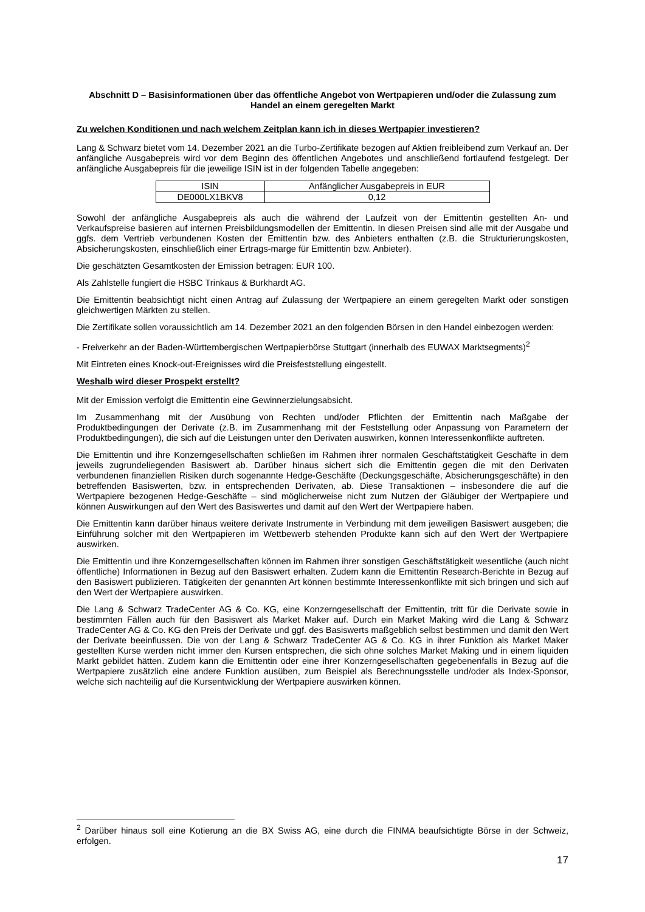Abschnitt D – Basisinformationen über das öffentliche Angebot von Wertpapieren und/oder die Zulassung zum Handel an einem geregelten Markt
Zu welchen Konditionen und nach welchem Zeitplan kann ich in dieses Wertpapier investieren?
Lang & Schwarz bietet vom 14. Dezember 2021 an die Turbo-Zertifikate bezogen auf Aktien freibleibend zum Verkauf an. Der anfängliche Ausgabepreis wird vor dem Beginn des öffentlichen Angebotes und anschließend fortlaufend festgelegt. Der anfängliche Ausgabepreis für die jeweilige ISIN ist in der folgenden Tabelle angegeben:
| ISIN | Anfänglicher Ausgabepreis in EUR |
| --- | --- |
| DE000LX1BKV8 | 0,12 |
Sowohl der anfängliche Ausgabepreis als auch die während der Laufzeit von der Emittentin gestellten An- und Verkaufspreise basieren auf internen Preisbildungsmodellen der Emittentin. In diesen Preisen sind alle mit der Ausgabe und ggfs. dem Vertrieb verbundenen Kosten der Emittentin bzw. des Anbieters enthalten (z.B. die Strukturierungskosten, Absicherungskosten, einschließlich einer Ertrags-marge für Emittentin bzw. Anbieter).
Die geschätzten Gesamtkosten der Emission betragen: EUR 100.
Als Zahlstelle fungiert die HSBC Trinkaus & Burkhardt AG.
Die Emittentin beabsichtigt nicht einen Antrag auf Zulassung der Wertpapiere an einem geregelten Markt oder sonstigen gleichwertigen Märkten zu stellen.
Die Zertifikate sollen voraussichtlich am 14. Dezember 2021 an den folgenden Börsen in den Handel einbezogen werden:
- Freiverkehr an der Baden-Württembergischen Wertpapierbörse Stuttgart (innerhalb des EUWAX Marktsegments)<sup>2</sup>
Mit Eintreten eines Knock-out-Ereignisses wird die Preisfeststellung eingestellt.
Weshalb wird dieser Prospekt erstellt?
Mit der Emission verfolgt die Emittentin eine Gewinnerzielungsabsicht.
Im Zusammenhang mit der Ausübung von Rechten und/oder Pflichten der Emittentin nach Maßgabe der Produktbedingungen der Derivate (z.B. im Zusammenhang mit der Feststellung oder Anpassung von Parametern der Produktbedingungen), die sich auf die Leistungen unter den Derivaten auswirken, können Interessenkonflikte auftreten.
Die Emittentin und ihre Konzerngesellschaften schließen im Rahmen ihrer normalen Geschäftstätigkeit Geschäfte in dem jeweils zugrundeliegenden Basiswert ab. Darüber hinaus sichert sich die Emittentin gegen die mit den Derivaten verbundenen finanziellen Risiken durch sogenannte Hedge-Geschäfte (Deckungsgeschäfte, Absicherungsgeschäfte) in den betreffenden Basiswerten, bzw. in entsprechenden Derivaten, ab. Diese Transaktionen – insbesondere die auf die Wertpapiere bezogenen Hedge-Geschäfte – sind möglicherweise nicht zum Nutzen der Gläubiger der Wertpapiere und können Auswirkungen auf den Wert des Basiswertes und damit auf den Wert der Wertpapiere haben.
Die Emittentin kann darüber hinaus weitere derivate Instrumente in Verbindung mit dem jeweiligen Basiswert ausgeben; die Einführung solcher mit den Wertpapieren im Wettbewerb stehenden Produkte kann sich auf den Wert der Wertpapiere auswirken.
Die Emittentin und ihre Konzerngesellschaften können im Rahmen ihrer sonstigen Geschäftstätigkeit wesentliche (auch nicht öffentliche) Informationen in Bezug auf den Basiswert erhalten. Zudem kann die Emittentin Research-Berichte in Bezug auf den Basiswert publizieren. Tätigkeiten der genannten Art können bestimmte Interessenkonflikte mit sich bringen und sich auf den Wert der Wertpapiere auswirken.
Die Lang & Schwarz TradeCenter AG & Co. KG, eine Konzerngesellschaft der Emittentin, tritt für die Derivate sowie in bestimmten Fällen auch für den Basiswert als Market Maker auf. Durch ein Market Making wird die Lang & Schwarz TradeCenter AG & Co. KG den Preis der Derivate und ggf. des Basiswerts maßgeblich selbst bestimmen und damit den Wert der Derivate beeinflussen. Die von der Lang & Schwarz TradeCenter AG & Co. KG in ihrer Funktion als Market Maker gestellten Kurse werden nicht immer den Kursen entsprechen, die sich ohne solches Market Making und in einem liquiden Markt gebildet hätten. Zudem kann die Emittentin oder eine ihrer Konzerngesellschaften gegebenenfalls in Bezug auf die Wertpapiere zusätzlich eine andere Funktion ausüben, zum Beispiel als Berechnungsstelle und/oder als Index-Sponsor, welche sich nachteilig auf die Kursentwicklung der Wertpapiere auswirken können.
<sup>2</sup> Darüber hinaus soll eine Kotierung an die BX Swiss AG, eine durch die FINMA beaufsichtigte Börse in der Schweiz, erfolgen.
17